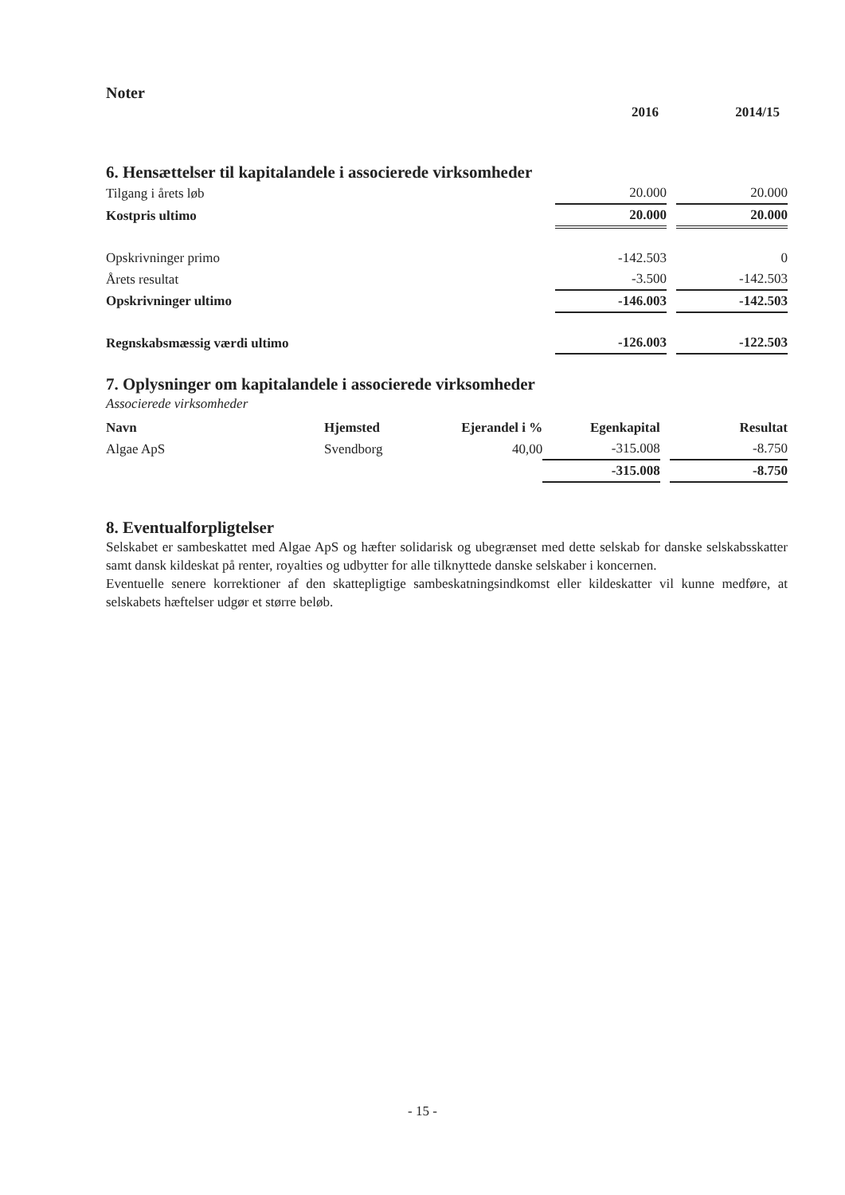Noter
| | 2016 | | 2014/15 | |
6. Hensættelser til kapitalandele i associerede virksomheder
| Tilgang i årets løb | 20.000 | | 20.000 |
| Kostpris ultimo | 20.000 | | 20.000 |
| Opskrivninger primo | -142.503 | | 0 |
| Årets resultat | -3.500 | | -142.503 |
| Opskrivninger ultimo | -146.003 | | -142.503 |
| Regnskabsmæssig værdi ultimo | -126.003 | | -122.503 |
7. Oplysninger om kapitalandele i associerede virksomheder
Associerede virksomheder
| Navn | Hjemsted | Ejerandel i % | Egenkapital | | Resultat |
| Algae ApS | Svendborg | 40,00 | -315.008 | | -8.750 |
| | | | -315.008 | | -8.750 |
8. Eventualforpligtelser
Selskabet er sambeskattet med Algae ApS og hæfter solidarisk og ubegrænset med dette selskab for danske selskabsskatter samt dansk kildeskat på renter, royalties og udbytter for alle tilknyttede danske selskaber i koncernen.
Eventuelle senere korrektioner af den skattepligtige sambeskatningsindkomst eller kildeskatter vil kunne medføre, at selskabets hæftelser udgør et større beløb.
- 15 -